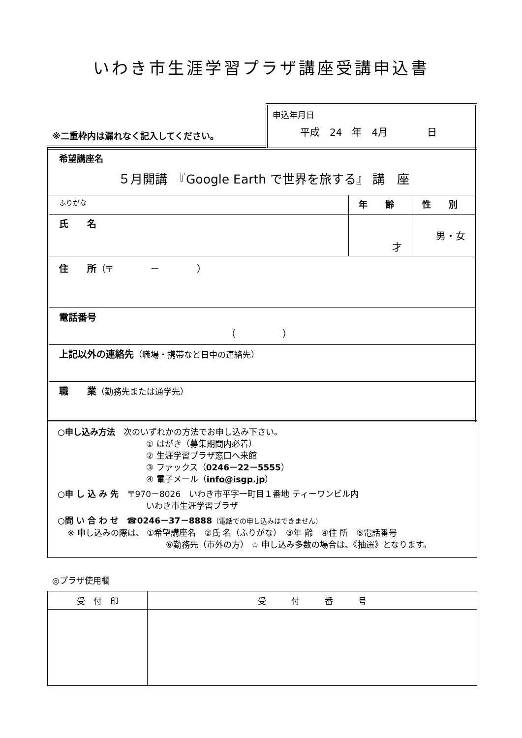いわき市生涯学習プラザ講座受講申込書
※二重枠内は漏れなく記入してください。
申込年月日
平成　24　年　4月　　　　日
| 希望講座名 ５月開講 『Google Earth で世界を旅する』 講 座 | | |
| ふりがな | 年 齢 | 性 別 |
| 氏 名 | 才 | 男・女 |
| 住 所 （〒 － ） | | |
| 電話番号 （ ） | | |
| 上記以外の連絡先 （職場・携帯など日中の連絡先） | | |
| 職 業 （勤務先または通学先） | | |
○申し込み方法　次のいずれかの方法でお申し込み下さい。
① はがき（募集期間内必着）
② 生涯学習プラザ窓口へ来館
③ ファックス（0246－22－5555）
④ 電子メール（info@isgp.jp）
○申 し 込 み 先　〒970－8026　いわき市平字一町目１番地 ティーワンビル内
いわき市生涯学習プラザ
○問 い 合 わ せ　☎0246－37－8888（電話での申し込みはできません）
※ 申し込みの際は、 ①希望講座名　②氏 名（ふりがな）　③年 齢　④住 所　⑤電話番号
⑥勤務先（市外の方） ☆ 申し込み多数の場合は、《抽選》となります。
◎プラザ使用欄
| 受 付 印 | 受 付 番 号 |
| --- | --- |